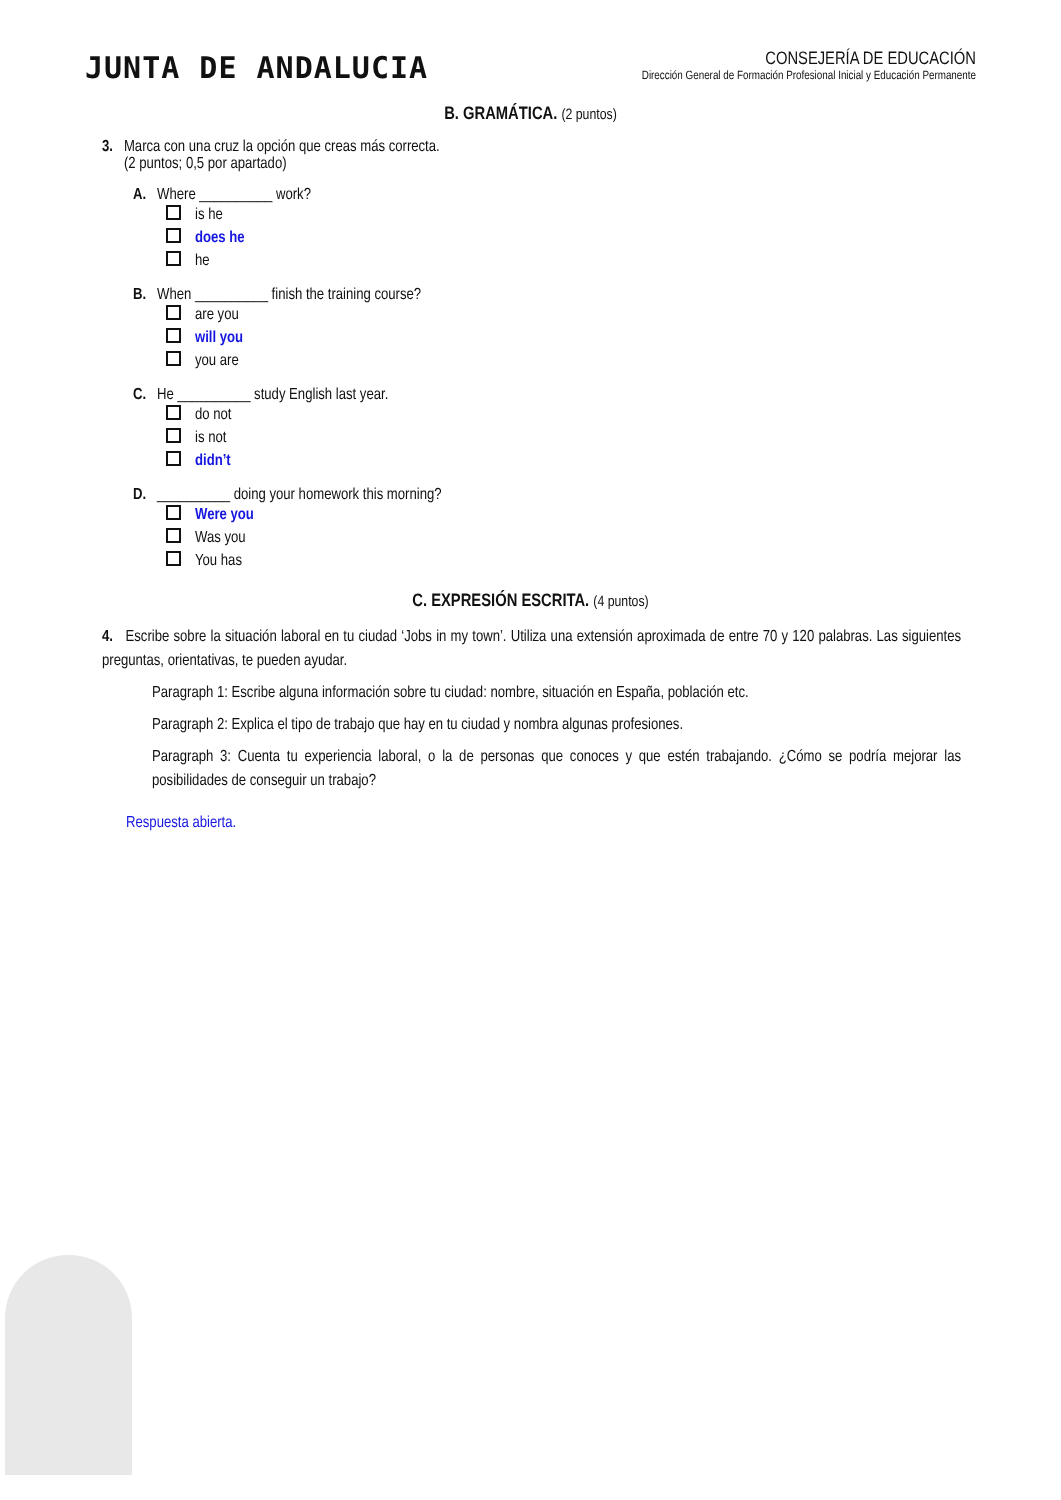JUNTA DE ANDALUCIA
CONSEJERÍA DE EDUCACIÓN
Dirección General de Formación Profesional Inicial y Educación Permanente
B. GRAMÁTICA. (2 puntos)
3. Marca con una cruz la opción que creas más correcta.
(2 puntos; 0,5 por apartado)
A. Where __________ work?
is he
does he
he
B. When __________ finish the training course?
are you
will you
you are
C. He __________ study English last year.
do not
is not
didn’t
D. __________ doing your homework this morning?
Were you
Was you
You has
C. EXPRESIÓN ESCRITA. (4 puntos)
4. Escribe sobre la situación laboral en tu ciudad ‘Jobs in my town’. Utiliza una extensión aproximada de entre 70 y 120 palabras. Las siguientes preguntas, orientativas, te pueden ayudar.
Paragraph 1: Escribe alguna información sobre tu ciudad: nombre, situación en España, población etc.
Paragraph 2: Explica el tipo de trabajo que hay en tu ciudad y nombra algunas profesiones.
Paragraph 3: Cuenta tu experiencia laboral, o la de personas que conoces y que estén trabajando. ¿Cómo se podría mejorar las posibilidades de conseguir un trabajo?
Respuesta abierta.